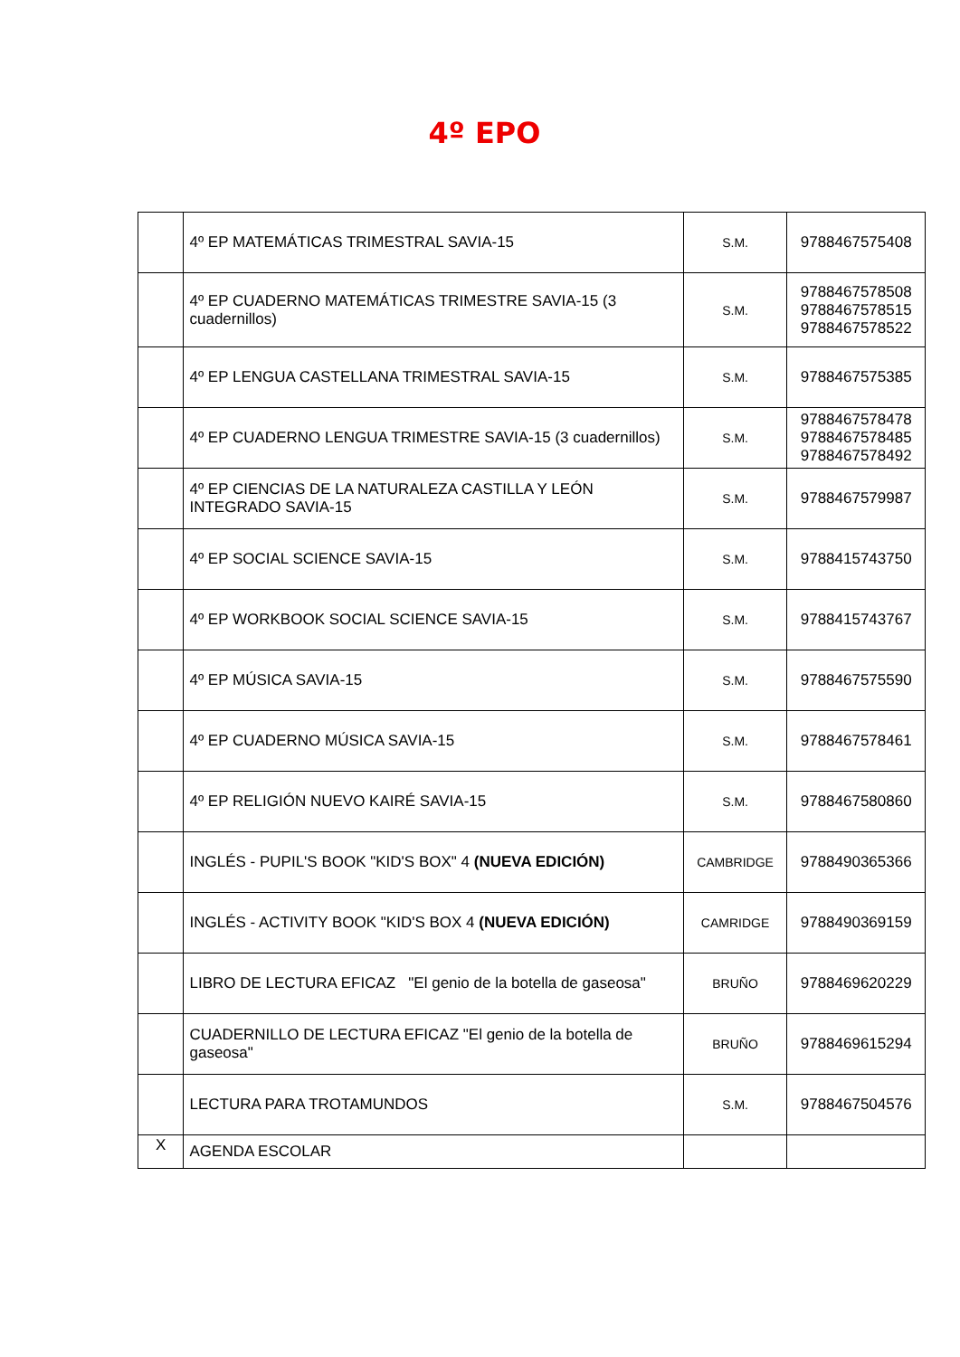4º EPO
| | 4º EP MATEMÁTICAS TRIMESTRAL SAVIA-15 | S.M. | 9788467575408 |
| | 4º EP CUADERNO MATEMÁTICAS TRIMESTRE SAVIA-15 (3 cuadernillos) | S.M. | 9788467578508 9788467578515 9788467578522 |
| | 4º EP LENGUA CASTELLANA TRIMESTRAL SAVIA-15 | S.M. | 9788467575385 |
| | 4º EP CUADERNO LENGUA TRIMESTRE SAVIA-15 (3 cuadernillos) | S.M. | 9788467578478 9788467578485 9788467578492 |
| | 4º EP CIENCIAS DE LA NATURALEZA CASTILLA Y LEÓN INTEGRADO SAVIA-15 | S.M. | 9788467579987 |
| | 4º EP SOCIAL SCIENCE SAVIA-15 | S.M. | 9788415743750 |
| | 4º EP WORKBOOK SOCIAL SCIENCE SAVIA-15 | S.M. | 9788415743767 |
| | 4º EP MÚSICA SAVIA-15 | S.M. | 9788467575590 |
| | 4º EP CUADERNO MÚSICA SAVIA-15 | S.M. | 9788467578461 |
| | 4º EP RELIGIÓN NUEVO KAIRÉ SAVIA-15 | S.M. | 9788467580860 |
| | INGLÉS - PUPIL'S BOOK "KID'S BOX" 4 (NUEVA EDICIÓN) | CAMBRIDGE | 9788490365366 |
| | INGLÉS - ACTIVITY BOOK "KID'S BOX 4 (NUEVA EDICIÓN) | CAMRIDGE | 9788490369159 |
| | LIBRO DE LECTURA EFICAZ "El genio de la botella de gaseosa" | BRUÑO | 9788469620229 |
| | CUADERNILLO DE LECTURA EFICAZ "El genio de la botella de gaseosa" | BRUÑO | 9788469615294 |
| | LECTURA PARA TROTAMUNDOS | S.M. | 9788467504576 |
| X | AGENDA ESCOLAR | | |